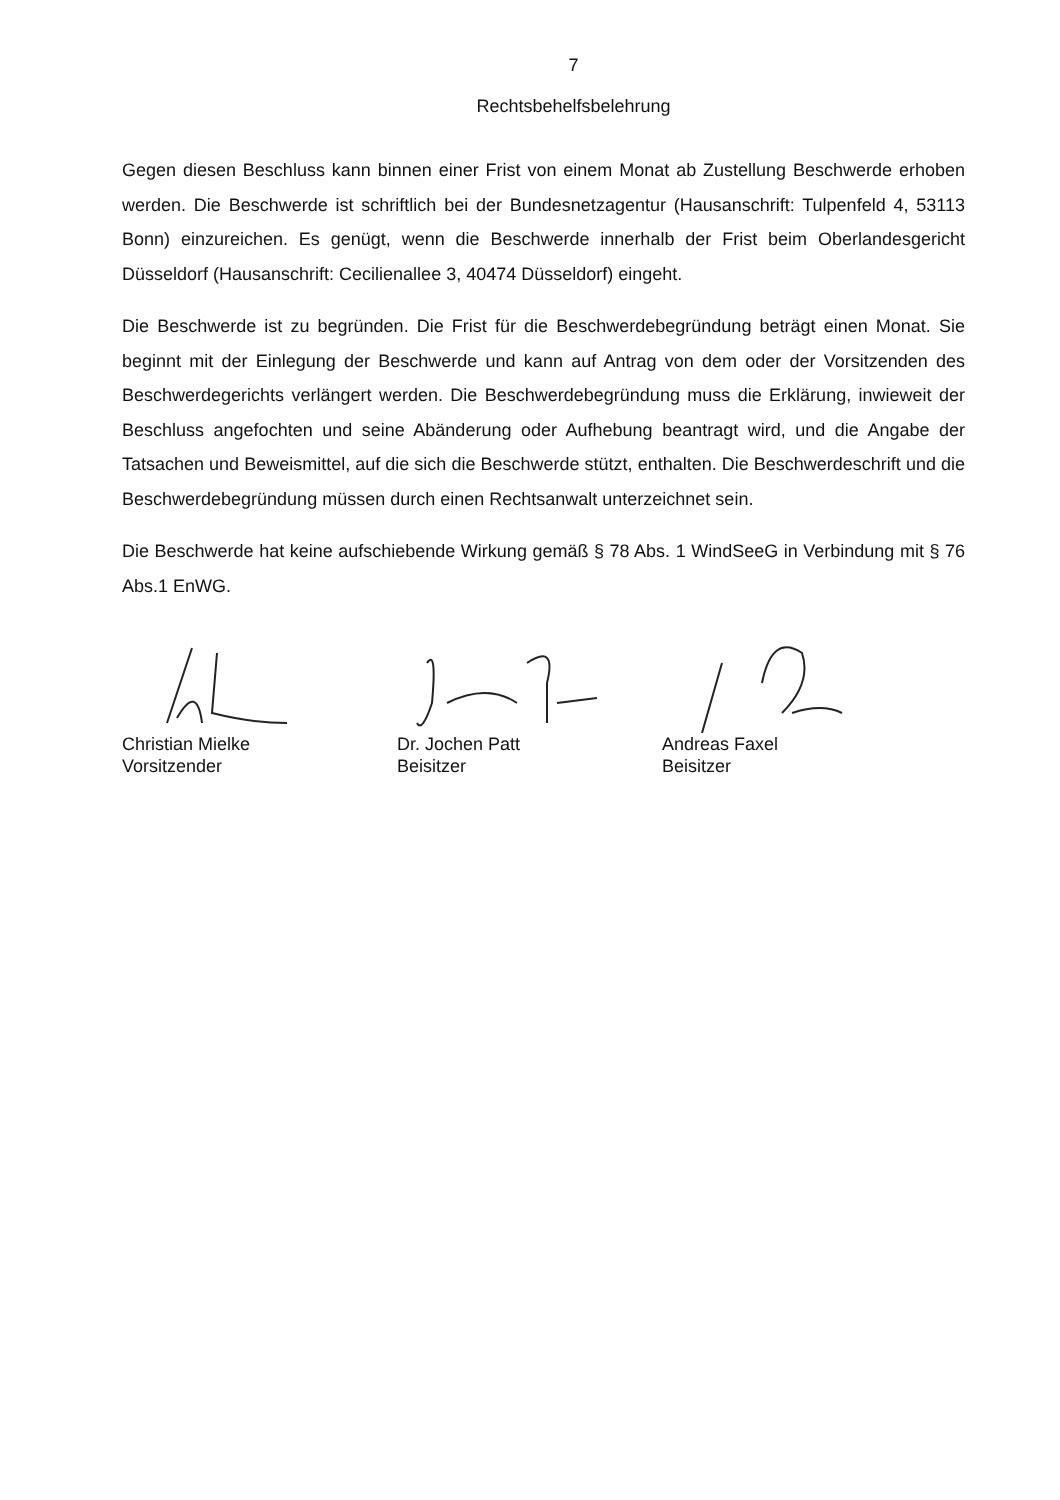7
Rechtsbehelfsbelehrung
Gegen diesen Beschluss kann binnen einer Frist von einem Monat ab Zustellung Beschwerde erhoben werden. Die Beschwerde ist schriftlich bei der Bundesnetzagentur (Hausanschrift: Tulpenfeld 4, 53113 Bonn) einzureichen. Es genügt, wenn die Beschwerde innerhalb der Frist beim Oberlandesgericht Düsseldorf (Hausanschrift: Cecilienallee 3, 40474 Düsseldorf) eingeht.
Die Beschwerde ist zu begründen. Die Frist für die Beschwerdebegründung beträgt einen Monat. Sie beginnt mit der Einlegung der Beschwerde und kann auf Antrag von dem oder der Vorsitzenden des Beschwerdegerichts verlängert werden. Die Beschwerdebegründung muss die Erklärung, inwieweit der Beschluss angefochten und seine Abänderung oder Aufhebung beantragt wird, und die Angabe der Tatsachen und Beweismittel, auf die sich die Beschwerde stützt, enthalten. Die Beschwerdeschrift und die Beschwerdebegründung müssen durch einen Rechtsanwalt unterzeichnet sein.
Die Beschwerde hat keine aufschiebende Wirkung gemäß § 78 Abs. 1 WindSeeG in Verbindung mit § 76 Abs.1 EnWG.
Christian Mielke
Vorsitzender
Dr. Jochen Patt
Beisitzer
Andreas Faxel
Beisitzer